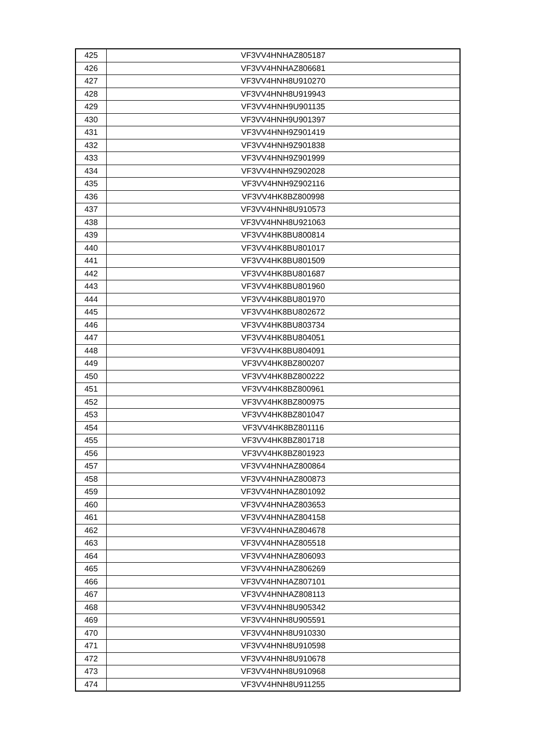| 425 | VF3VV4HNHAZ805187 |
| 426 | VF3VV4HNHAZ806681 |
| 427 | VF3VV4HNH8U910270 |
| 428 | VF3VV4HNH8U919943 |
| 429 | VF3VV4HNH9U901135 |
| 430 | VF3VV4HNH9U901397 |
| 431 | VF3VV4HNH9Z901419 |
| 432 | VF3VV4HNH9Z901838 |
| 433 | VF3VV4HNH9Z901999 |
| 434 | VF3VV4HNH9Z902028 |
| 435 | VF3VV4HNH9Z902116 |
| 436 | VF3VV4HK8BZ800998 |
| 437 | VF3VV4HNH8U910573 |
| 438 | VF3VV4HNH8U921063 |
| 439 | VF3VV4HK8BU800814 |
| 440 | VF3VV4HK8BU801017 |
| 441 | VF3VV4HK8BU801509 |
| 442 | VF3VV4HK8BU801687 |
| 443 | VF3VV4HK8BU801960 |
| 444 | VF3VV4HK8BU801970 |
| 445 | VF3VV4HK8BU802672 |
| 446 | VF3VV4HK8BU803734 |
| 447 | VF3VV4HK8BU804051 |
| 448 | VF3VV4HK8BU804091 |
| 449 | VF3VV4HK8BZ800207 |
| 450 | VF3VV4HK8BZ800222 |
| 451 | VF3VV4HK8BZ800961 |
| 452 | VF3VV4HK8BZ800975 |
| 453 | VF3VV4HK8BZ801047 |
| 454 | VF3VV4HK8BZ801116 |
| 455 | VF3VV4HK8BZ801718 |
| 456 | VF3VV4HK8BZ801923 |
| 457 | VF3VV4HNHAZ800864 |
| 458 | VF3VV4HNHAZ800873 |
| 459 | VF3VV4HNHAZ801092 |
| 460 | VF3VV4HNHAZ803653 |
| 461 | VF3VV4HNHAZ804158 |
| 462 | VF3VV4HNHAZ804678 |
| 463 | VF3VV4HNHAZ805518 |
| 464 | VF3VV4HNHAZ806093 |
| 465 | VF3VV4HNHAZ806269 |
| 466 | VF3VV4HNHAZ807101 |
| 467 | VF3VV4HNHAZ808113 |
| 468 | VF3VV4HNH8U905342 |
| 469 | VF3VV4HNH8U905591 |
| 470 | VF3VV4HNH8U910330 |
| 471 | VF3VV4HNH8U910598 |
| 472 | VF3VV4HNH8U910678 |
| 473 | VF3VV4HNH8U910968 |
| 474 | VF3VV4HNH8U911255 |